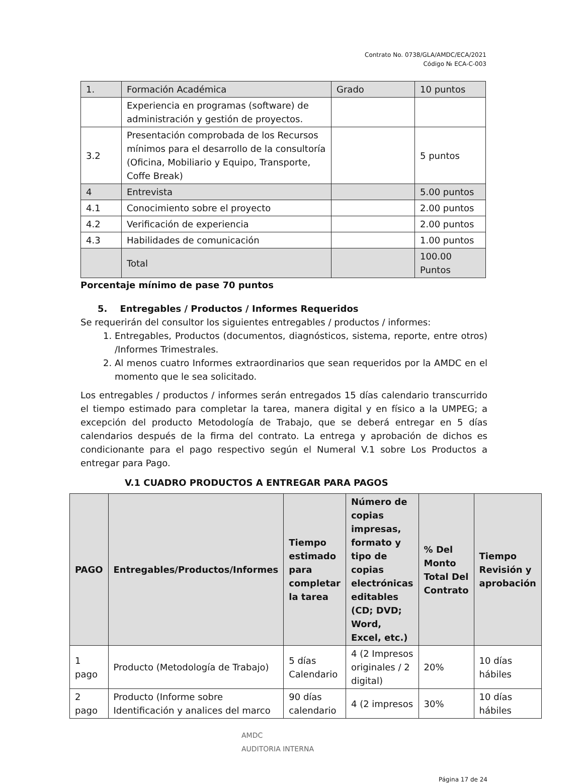Contrato No. 0738/GLA/AMDC/ECA/2021
Código № ECA-C-003
| 1. | Formación Académica | Grado | 10 puntos |
| | Experiencia en programas (software) de administración y gestión de proyectos. | | |
| 3.2 | Presentación comprobada de los Recursos mínimos para el desarrollo de la consultoría (Oficina, Mobiliario y Equipo, Transporte, Coffe Break) | | 5 puntos |
| 4 | Entrevista | | 5.00 puntos |
| 4.1 | Conocimiento sobre el proyecto | | 2.00 puntos |
| 4.2 | Verificación de experiencia | | 2.00 puntos |
| 4.3 | Habilidades de comunicación | | 1.00 puntos |
| | Total | | 100.00 Puntos |
Porcentaje mínimo de pase 70 puntos
5. Entregables / Productos / Informes Requeridos
Se requerirán del consultor los siguientes entregables / productos / informes:
1. Entregables, Productos (documentos, diagnósticos, sistema, reporte, entre otros) /Informes Trimestrales.
2. Al menos cuatro Informes extraordinarios que sean requeridos por la AMDC en el momento que le sea solicitado.
Los entregables / productos / informes serán entregados 15 días calendario transcurrido el tiempo estimado para completar la tarea, manera digital y en físico a la UMPEG; a excepción del producto Metodología de Trabajo, que se deberá entregar en 5 días calendarios después de la firma del contrato. La entrega y aprobación de dichos es condicionante para el pago respectivo según el Numeral V.1 sobre Los Productos a entregar para Pago.
V.1 CUADRO PRODUCTOS A ENTREGAR PARA PAGOS
| PAGO | Entregables/Productos/Informes | Tiempo estimado para completar la tarea | Número de copias impresas, formato y tipo de copias electrónicas editables (CD; DVD; Word, Excel, etc.) | % Del Monto Total Del Contrato | Tiempo Revisión y aprobación |
| --- | --- | --- | --- | --- | --- |
| 1 pago | Producto (Metodología de Trabajo) | 5 días Calendario | 4 (2 Impresos originales / 2 digital) | 20% | 10 días hábiles |
| 2 pago | Producto (Informe sobre Identificación y analices del marco | 90 días calendario | 4 (2 impresos | 30% | 10 días hábiles |
AMDC
AUDITORIA INTERNA
Página 17 de 24